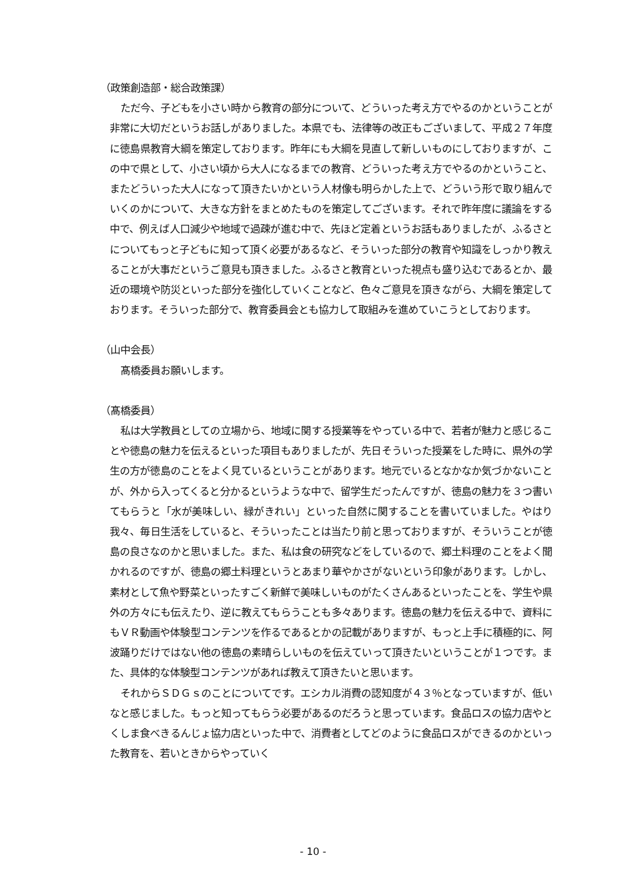（政策創造部・総合政策課）
ただ今、子どもを小さい時から教育の部分について、どういった考え方でやるのかということが非常に大切だというお話しがありました。本県でも、法律等の改正もございまして、平成２７年度に徳島県教育大綱を策定しております。昨年にも大綱を見直して新しいものにしておりますが、この中で県として、小さい頃から大人になるまでの教育、どういった考え方でやるのかということ、またどういった大人になって頂きたいかという人材像も明らかした上で、どういう形で取り組んでいくのかについて、大きな方針をまとめたものを策定してございます。それで昨年度に議論をする中で、例えば人口減少や地域で過疎が進む中で、先ほど定着というお話もありましたが、ふるさとについてもっと子どもに知って頂く必要があるなど、そういった部分の教育や知識をしっかり教えることが大事だというご意見も頂きました。ふるさと教育といった視点も盛り込むであるとか、最近の環境や防災といった部分を強化していくことなど、色々ご意見を頂きながら、大綱を策定しております。そういった部分で、教育委員会とも協力して取組みを進めていこうとしております。
（山中会長）
髙橋委員お願いします。
（髙橋委員）
私は大学教員としての立場から、地域に関する授業等をやっている中で、若者が魅力と感じることや徳島の魅力を伝えるといった項目もありましたが、先日そういった授業をした時に、県外の学生の方が徳島のことをよく見ているということがあります。地元でいるとなかなか気づかないことが、外から入ってくると分かるというような中で、留学生だったんですが、徳島の魅力を３つ書いてもらうと「水が美味しい、緑がきれい」といった自然に関することを書いていました。やはり我々、毎日生活をしていると、そういったことは当たり前と思っておりますが、そういうことが徳島の良さなのかと思いました。また、私は食の研究などをしているので、郷土料理のことをよく聞かれるのですが、徳島の郷土料理というとあまり華やかさがないという印象があります。しかし、素材として魚や野菜といったすごく新鮮で美味しいものがたくさんあるといったことを、学生や県外の方々にも伝えたり、逆に教えてもらうことも多々あります。徳島の魅力を伝える中で、資料にもＶＲ動画や体験型コンテンツを作るであるとかの記載がありますが、もっと上手に積極的に、阿波踊りだけではない他の徳島の素晴らしいものを伝えていって頂きたいということが１つです。また、具体的な体験型コンテンツがあれば教えて頂きたいと思います。
それからＳＤＧｓのことについてです。エシカル消費の認知度が４３％となっていますが、低いなと感じました。もっと知ってもらう必要があるのだろうと思っています。食品ロスの協力店やとくしま食べきるんじょ協力店といった中で、消費者としてどのように食品ロスができるのかといった教育を、若いときからやっていく
- 10 -